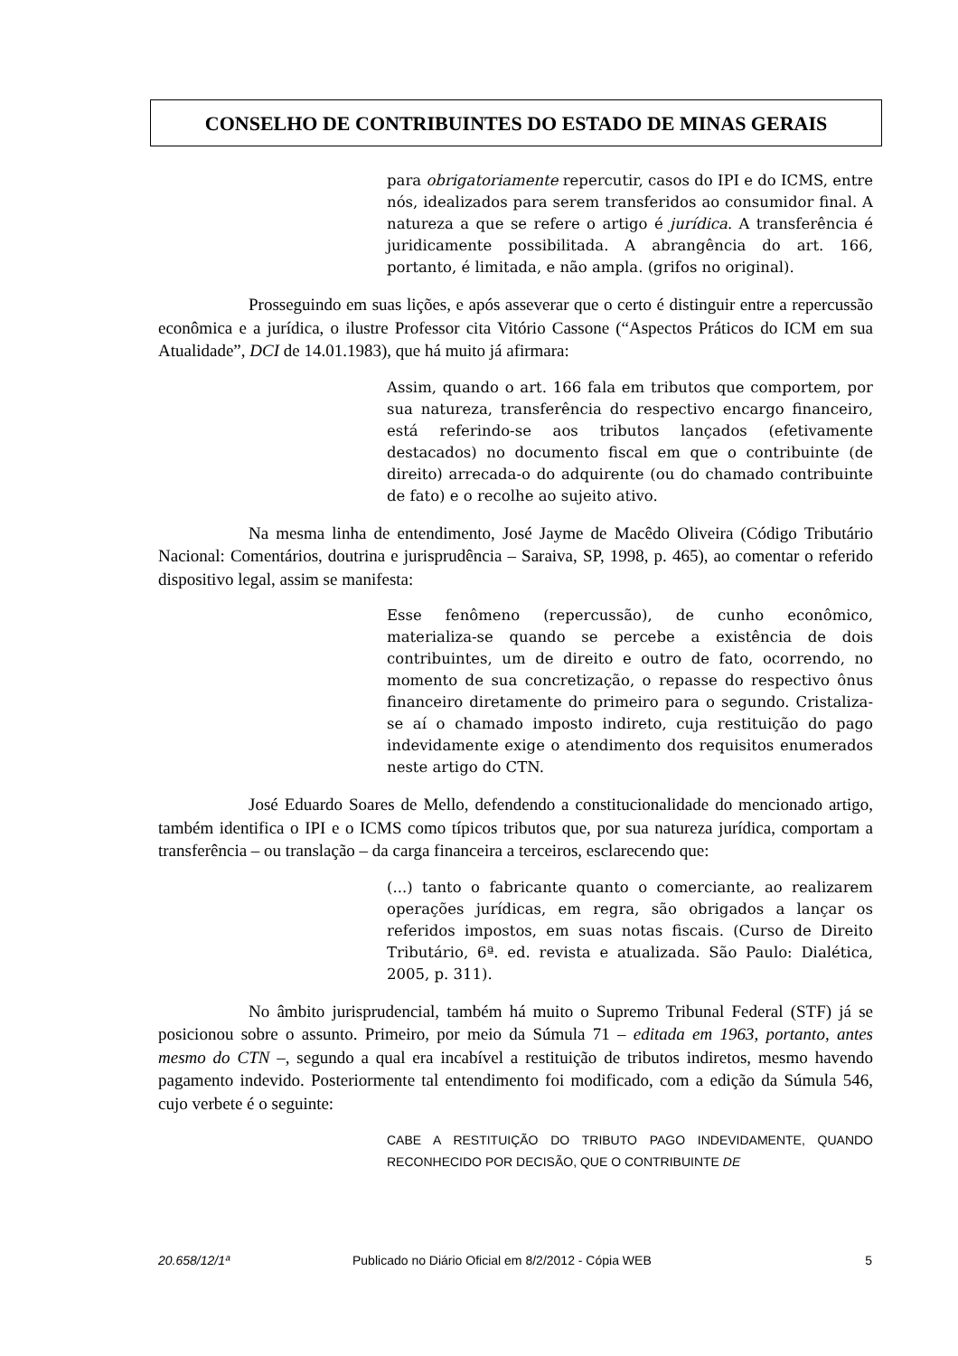CONSELHO DE CONTRIBUINTES DO ESTADO DE MINAS GERAIS
para obrigatoriamente repercutir, casos do IPI e do ICMS, entre nós, idealizados para serem transferidos ao consumidor final. A natureza a que se refere o artigo é jurídica. A transferência é juridicamente possibilitada. A abrangência do art. 166, portanto, é limitada, e não ampla. (grifos no original).
Prosseguindo em suas lições, e após asseverar que o certo é distinguir entre a repercussão econômica e a jurídica, o ilustre Professor cita Vitório Cassone (“Aspectos Práticos do ICM em sua Atualidade”, DCI de 14.01.1983), que há muito já afirmara:
Assim, quando o art. 166 fala em tributos que comportem, por sua natureza, transferência do respectivo encargo financeiro, está referindo-se aos tributos lançados (efetivamente destacados) no documento fiscal em que o contribuinte (de direito) arrecada-o do adquirente (ou do chamado contribuinte de fato) e o recolhe ao sujeito ativo.
Na mesma linha de entendimento, José Jayme de Macêdo Oliveira (Código Tributário Nacional: Comentários, doutrina e jurisprudência – Saraiva, SP, 1998, p. 465), ao comentar o referido dispositivo legal, assim se manifesta:
Esse fenômeno (repercussão), de cunho econômico, materializa-se quando se percebe a existência de dois contribuintes, um de direito e outro de fato, ocorrendo, no momento de sua concretização, o repasse do respectivo ônus financeiro diretamente do primeiro para o segundo. Cristaliza-se aí o chamado imposto indireto, cuja restituição do pago indevidamente exige o atendimento dos requisitos enumerados neste artigo do CTN.
José Eduardo Soares de Mello, defendendo a constitucionalidade do mencionado artigo, também identifica o IPI e o ICMS como típicos tributos que, por sua natureza jurídica, comportam a transferência – ou translação – da carga financeira a terceiros, esclarecendo que:
(...) tanto o fabricante quanto o comerciante, ao realizarem operações jurídicas, em regra, são obrigados a lançar os referidos impostos, em suas notas fiscais. (Curso de Direito Tributário, 6ª. ed. revista e atualizada. São Paulo: Dialética, 2005, p. 311).
No âmbito jurisprudencial, também há muito o Supremo Tribunal Federal (STF) já se posicionou sobre o assunto. Primeiro, por meio da Súmula 71 – editada em 1963, portanto, antes mesmo do CTN –, segundo a qual era incabível a restituição de tributos indiretos, mesmo havendo pagamento indevido. Posteriormente tal entendimento foi modificado, com a edição da Súmula 546, cujo verbete é o seguinte:
CABE A RESTITUIÇÃO DO TRIBUTO PAGO INDEVIDAMENTE, QUANDO RECONHECIDO POR DECISÃO, QUE O CONTRIBUINTE DE
20.658/12/1ª Publicado no Diário Oficial em 8/2/2012 - Cópia WEB 5